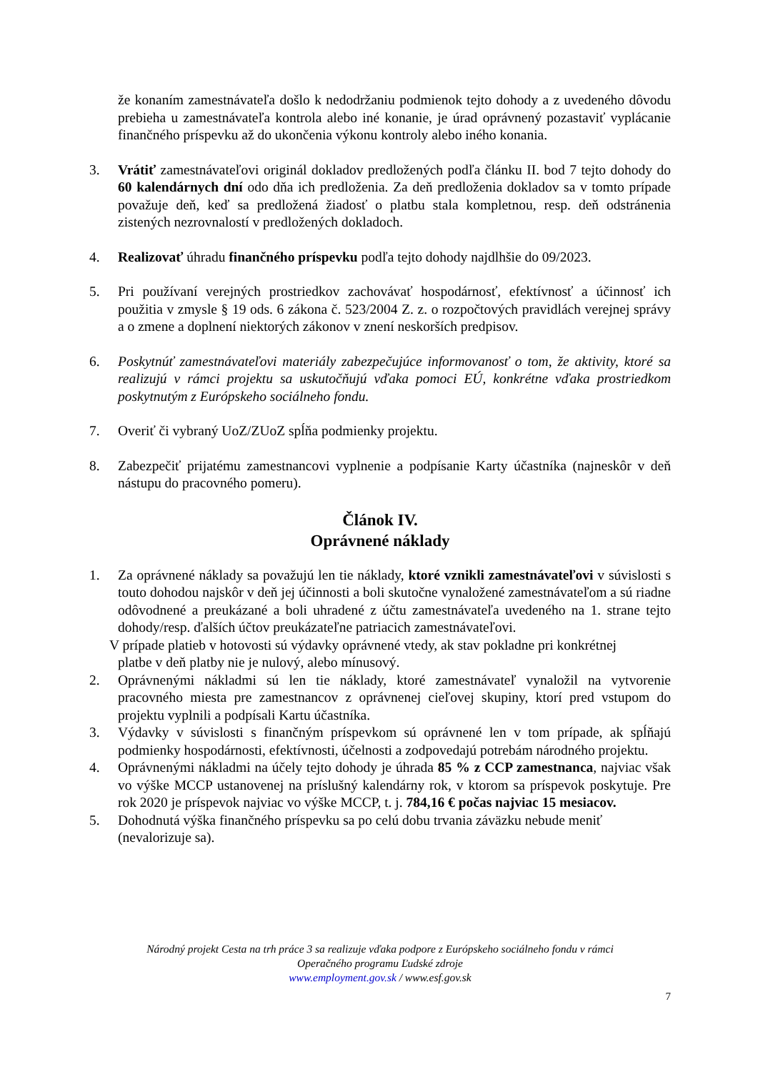že konaním zamestnávateľa došlo k nedodržaniu podmienok tejto dohody a z uvedeného dôvodu prebieha u zamestnávateľa kontrola alebo iné konanie, je úrad oprávnený pozastaviť vyplácanie finančného príspevku až do ukončenia výkonu kontroly alebo iného konania.
3. Vrátiť zamestnávateľovi originál dokladov predložených podľa článku II. bod 7 tejto dohody do 60 kalendárnych dní odo dňa ich predloženia. Za deň predloženia dokladov sa v tomto prípade považuje deň, keď sa predložená žiadosť o platbu stala kompletnou, resp. deň odstránenia zistených nezrovnalostí v predložených dokladoch.
4. Realizovať úhradu finančného príspevku podľa tejto dohody najdlhšie do 09/2023.
5. Pri používaní verejných prostriedkov zachovávať hospodárnosť, efektívnosť a účinnosť ich použitia v zmysle § 19 ods. 6 zákona č. 523/2004 Z. z. o rozpočtových pravidlách verejnej správy a o zmene a doplnení niektorých zákonov v znení neskorších predpisov.
6. Poskytnúť zamestnávateľovi materiály zabezpečujúce informovanosť o tom, že aktivity, ktoré sa realizujú v rámci projektu sa uskutočňujú vďaka pomoci EÚ, konkrétne vďaka prostriedkom poskytnutým z Európskeho sociálneho fondu.
7. Overiť či vybraný UoZ/ZUoZ spĺňa podmienky projektu.
8. Zabezpečiť prijatému zamestnancovi vyplnenie a podpísanie Karty účastníka (najneskôr v deň nástupu do pracovného pomeru).
Článok IV.
Oprávnené náklady
1. Za oprávnené náklady sa považujú len tie náklady, ktoré vznikli zamestnávateľovi v súvislosti s touto dohodou najskôr v deň jej účinnosti a boli skutočne vynaložené zamestnávateľom a sú riadne odôvodnené a preukázané a boli uhradené z účtu zamestnávateľa uvedeného na 1. strane tejto dohody/resp. ďalších účtov preukázateľne patriacich zamestnávateľovi.
V prípade platieb v hotovosti sú výdavky oprávnené vtedy, ak stav pokladne pri konkrétnej
platbe v deň platby nie je nulový, alebo mínusový.
2. Oprávnenými nákladmi sú len tie náklady, ktoré zamestnávateľ vynaložil na vytvorenie pracovného miesta pre zamestnancov z oprávnenej cieľovej skupiny, ktorí pred vstupom do projektu vyplnili a podpísali Kartu účastníka.
3. Výdavky v súvislosti s finančným príspevkom sú oprávnené len v tom prípade, ak spĺňajú podmienky hospodárnosti, efektívnosti, účelnosti a zodpovedajú potrebám národného projektu.
4. Oprávnenými nákladmi na účely tejto dohody je úhrada 85 % z CCP zamestnanca, najviac však vo výške MCCP ustanovenej na príslušný kalendárny rok, v ktorom sa príspevok poskytuje. Pre rok 2020 je príspevok najviac vo výške MCCP, t. j. 784,16 € počas najviac 15 mesiacov.
5. Dohodnutá výška finančného príspevku sa po celú dobu trvania záväzku nebude meniť (nevalorizuje sa).
Národný projekt Cesta na trh práce 3 sa realizuje vďaka podpore z Európskeho sociálneho fondu v rámci
Operačného programu Ľudské zdroje
www.employment.gov.sk / www.esf.gov.sk
7